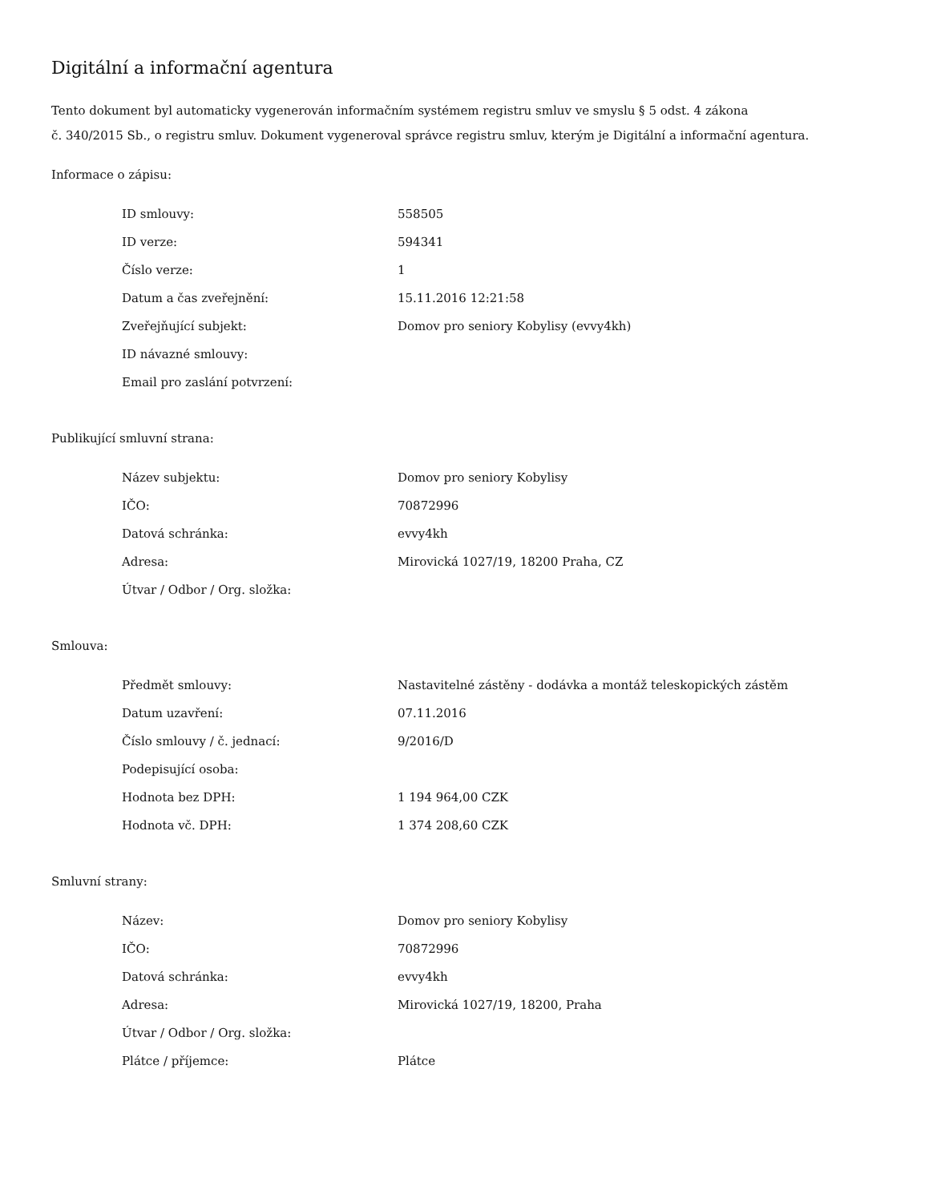Digitální a informační agentura
Tento dokument byl automaticky vygenerován informačním systémem registru smluv ve smyslu § 5 odst. 4 zákona
č. 340/2015 Sb., o registru smluv. Dokument vygeneroval správce registru smluv, kterým je Digitální a informační agentura.
Informace o zápisu:
| ID smlouvy: | 558505 |
| ID verze: | 594341 |
| Číslo verze: | 1 |
| Datum a čas zveřejnění: | 15.11.2016 12:21:58 |
| Zveřejňující subjekt: | Domov pro seniory Kobylisy (evvy4kh) |
| ID návazné smlouvy: | |
| Email pro zaslání potvrzení: | |
Publikující smluvní strana:
| Název subjektu: | Domov pro seniory Kobylisy |
| IČO: | 70872996 |
| Datová schránka: | evvy4kh |
| Adresa: | Mirovická 1027/19, 18200 Praha, CZ |
| Útvar / Odbor / Org. složka: | |
Smlouva:
| Předmět smlouvy: | Nastavitelné zástěny - dodávka a montáž teleskopických zástěm |
| Datum uzavření: | 07.11.2016 |
| Číslo smlouvy / č. jednací: | 9/2016/D |
| Podepisující osoba: | |
| Hodnota bez DPH: | 1 194 964,00 CZK |
| Hodnota vč. DPH: | 1 374 208,60 CZK |
Smluvní strany:
| Název: | Domov pro seniory Kobylisy |
| IČO: | 70872996 |
| Datová schránka: | evvy4kh |
| Adresa: | Mirovická 1027/19, 18200, Praha |
| Útvar / Odbor / Org. složka: | |
| Plátce / příjemce: | Plátce |